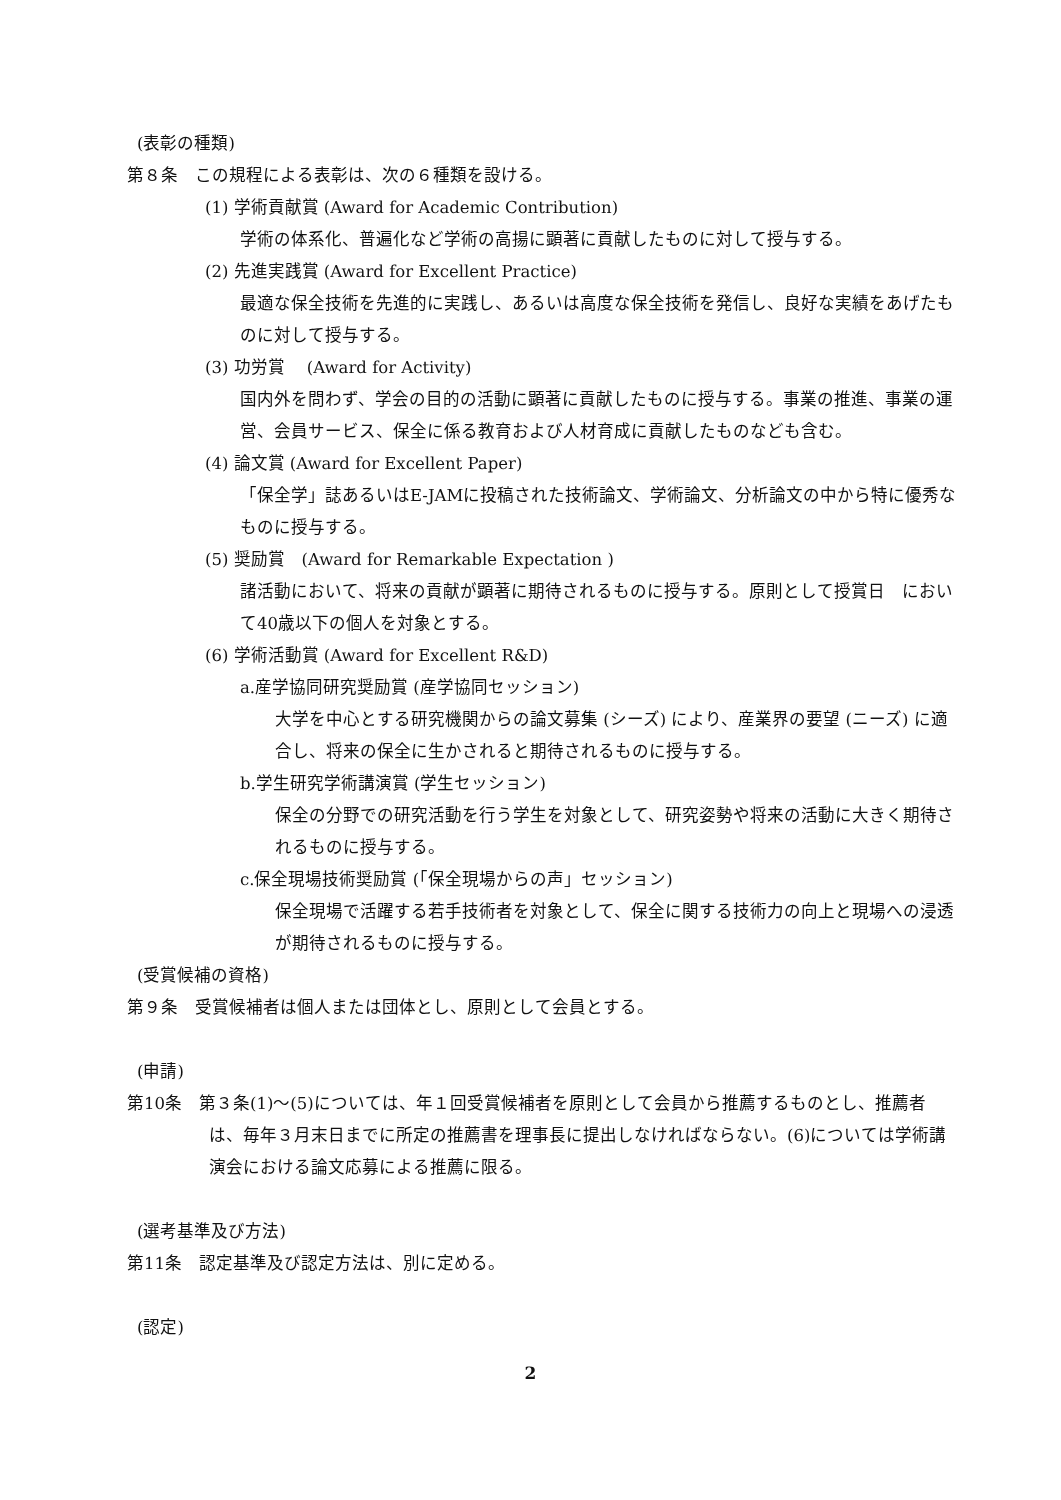(表彰の種類)
第８条　この規程による表彰は、次の６種類を設ける。
(1) 学術貢献賞 (Award for Academic Contribution)
学術の体系化、普遍化など学術の高揚に顕著に貢献したものに対して授与する。
(2) 先進実践賞 (Award for Excellent Practice)
最適な保全技術を先進的に実践し、あるいは高度な保全技術を発信し、良好な実績をあげたものに対して授与する。
(3) 功労賞　 (Award for Activity)
国内外を問わず、学会の目的の活動に顕著に貢献したものに授与する。事業の推進、事業の運営、会員サービス、保全に係る教育および人材育成に貢献したものなども含む。
(4) 論文賞 (Award for Excellent Paper)
「保全学」誌あるいはE-JAMに投稿された技術論文、学術論文、分析論文の中から特に優秀なものに授与する。
(5) 奨励賞　(Award for Remarkable Expectation )
諸活動において、将来の貢献が顕著に期待されるものに授与する。原則として授賞日　において40歳以下の個人を対象とする。
(6) 学術活動賞 (Award for Excellent R&D)
a.産学協同研究奨励賞 (産学協同セッション)
大学を中心とする研究機関からの論文募集 (シーズ) により、産業界の要望 (ニーズ) に適合し、将来の保全に生かされると期待されるものに授与する。
b.学生研究学術講演賞 (学生セッション)
保全の分野での研究活動を行う学生を対象として、研究姿勢や将来の活動に大きく期待されるものに授与する。
c.保全現場技術奨励賞 (「保全現場からの声」セッション)
保全現場で活躍する若手技術者を対象として、保全に関する技術力の向上と現場への浸透が期待されるものに授与する。
(受賞候補の資格)
第９条　受賞候補者は個人または団体とし、原則として会員とする。
(申請)
第10条　第３条(1)～(5)については、年１回受賞候補者を原則として会員から推薦するものとし、推薦者は、毎年３月末日までに所定の推薦書を理事長に提出しなければならない。(6)については学術講演会における論文応募による推薦に限る。
(選考基準及び方法)
第11条　認定基準及び認定方法は、別に定める。
(認定)
2